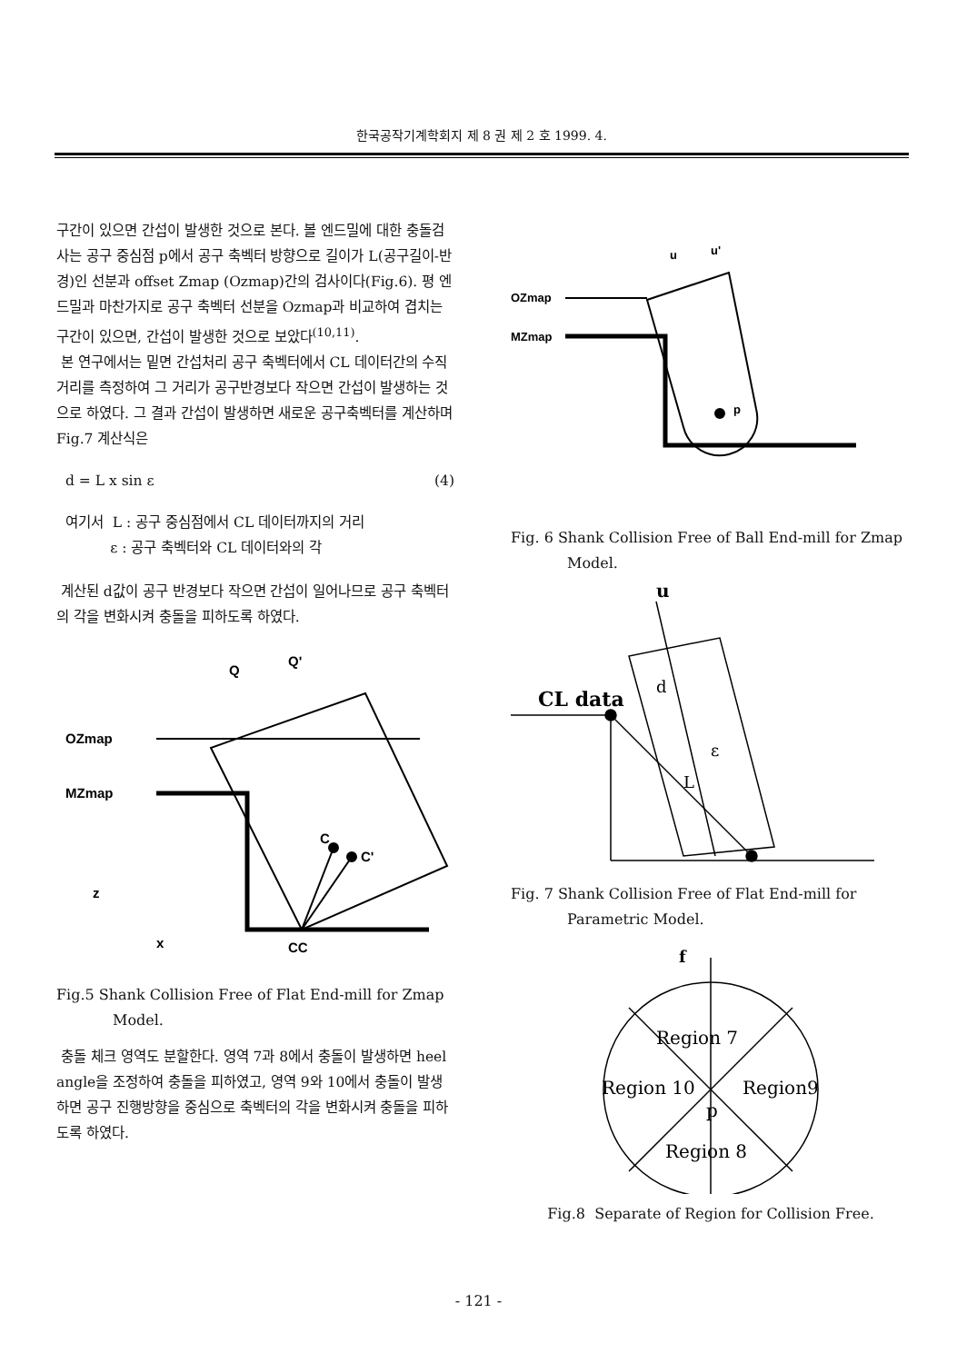한국공작기계학회지 제 8 권 제 2 호 1999. 4.
구간이 있으면 간섭이 발생한 것으로 본다. 볼 엔드밀에 대한 충돌검사는 공구 중심점 p에서 공구 축벡터 방향으로 길이가 L(공구길이-반경)인 선분과 offset Zmap (Ozmap)간의 검사이다(Fig.6). 평 엔드밀과 마찬가지로 공구 축벡터 선분을 Ozmap과 비교하여 겹치는 구간이 있으면, 간섭이 발생한 것으로 보았다<sup>(10,11)</sup>.
본 연구에서는 밑면 간섭처리 공구 축벡터에서 CL 데이터간의 수직거리를 측정하여 그 거리가 공구반경보다 작으면 간섭이 발생하는 것으로 하였다. 그 결과 간섭이 발생하면 새로운 공구축벡터를 계산하며 Fig.7 계산식은
d = L x sin ε (4)
여기서 L : 공구 중심점에서 CL 데이터까지의 거리
ε : 공구 축벡터와 CL 데이터와의 각
계산된 d값이 공구 반경보다 작으면 간섭이 일어나므로 공구 축벡터의 각을 변화시켜 충돌을 피하도록 하였다.
OZmap
MZmap
Q
Q'
CC
C
C'
z
x
Fig.5 Shank Collision Free of Flat End-mill for Zmap Model.
충돌 체크 영역도 분할한다. 영역 7과 8에서 충돌이 발생하면 heel angle을 조정하여 충돌을 피하였고, 영역 9와 10에서 충돌이 발생하면 공구 진행방향을 중심으로 축벡터의 각을 변화시켜 충돌을 피하도록 하였다.
OZmap
MZmap
u
u'
p
Fig. 6 Shank Collision Free of Ball End-mill for Zmap Model.
u
CL data
d
ε
L
Fig. 7 Shank Collision Free of Flat End-mill for Parametric Model.
f
Region 7
Region 10
Region9
p
Region 8
Fig.8 Separate of Region for Collision Free.
- 121 -